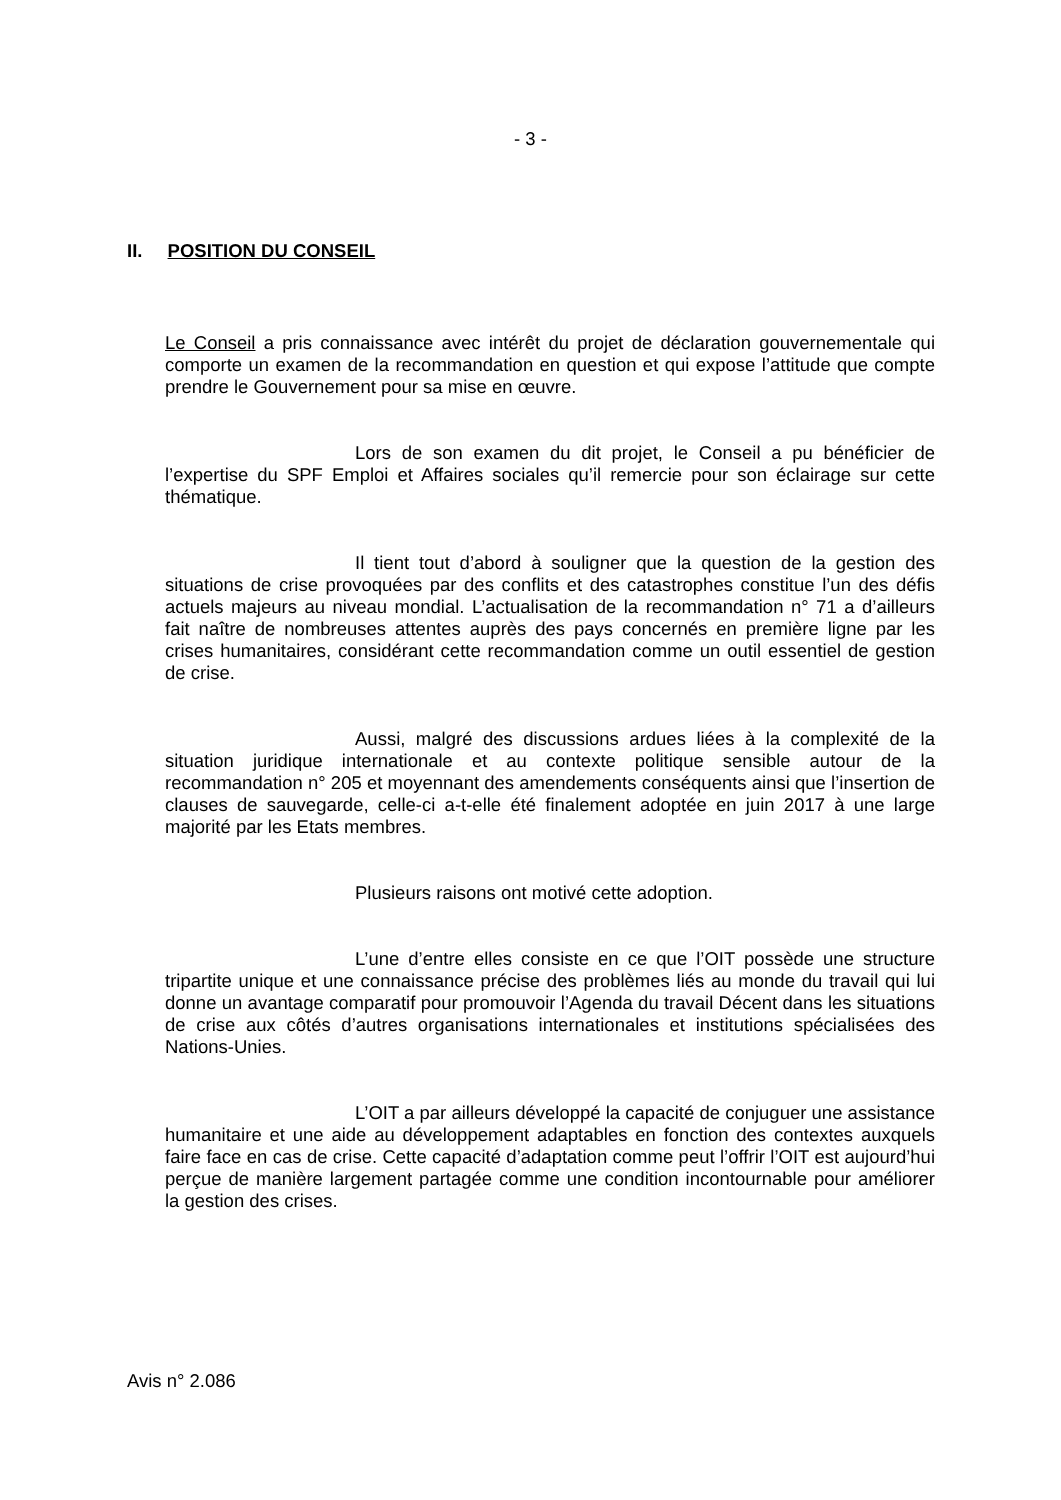- 3 -
II. POSITION DU CONSEIL
Le Conseil a pris connaissance avec intérêt du projet de déclaration gouvernementale qui comporte un examen de la recommandation en question et qui expose l’attitude que compte prendre le Gouvernement pour sa mise en œuvre.
Lors de son examen du dit projet, le Conseil a pu bénéficier de l’expertise du SPF Emploi et Affaires sociales qu’il remercie pour son éclairage sur cette thématique.
Il tient tout d’abord à souligner que la question de la gestion des situations de crise provoquées par des conflits et des catastrophes constitue l’un des défis actuels majeurs au niveau mondial. L’actualisation de la recommandation n° 71 a d’ailleurs fait naître de nombreuses attentes auprès des pays concernés en première ligne par les crises humanitaires, considérant cette recommandation comme un outil essentiel de gestion de crise.
Aussi, malgré des discussions ardues liées à la complexité de la situation juridique internationale et au contexte politique sensible autour de la recommandation n° 205 et moyennant des amendements conséquents ainsi que l’insertion de clauses de sauvegarde, celle-ci a-t-elle été finalement adoptée en juin 2017 à une large majorité par les Etats membres.
Plusieurs raisons ont motivé cette adoption.
L’une d’entre elles consiste en ce que l’OIT possède une structure tripartite unique et une connaissance précise des problèmes liés au monde du travail qui lui donne un avantage comparatif pour promouvoir l’Agenda du travail Décent dans les situations de crise aux côtés d’autres organisations internationales et institutions spécialisées des Nations-Unies.
L’OIT a par ailleurs développé la capacité de conjuguer une assistance humanitaire et une aide au développement adaptables en fonction des contextes auxquels faire face en cas de crise. Cette capacité d’adaptation comme peut l’offrir l’OIT est aujourd’hui perçue de manière largement partagée comme une condition incontournable pour améliorer la gestion des crises.
Avis n° 2.086